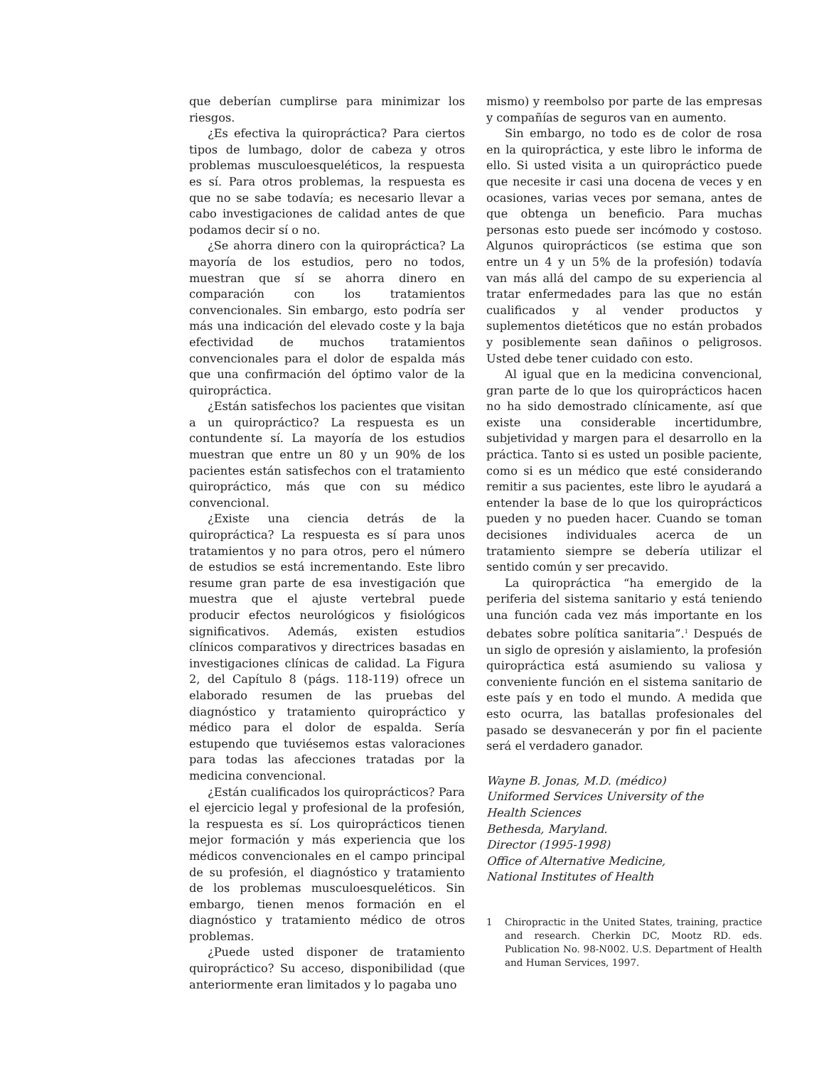que deberían cumplirse para minimizar los riesgos.
¿Es efectiva la quiropráctica? Para ciertos tipos de lumbago, dolor de cabeza y otros problemas musculoesqueléticos, la respuesta es sí. Para otros problemas, la respuesta es que no se sabe todavía; es necesario llevar a cabo investigaciones de calidad antes de que podamos decir sí o no.
¿Se ahorra dinero con la quiropráctica? La mayoría de los estudios, pero no todos, muestran que sí se ahorra dinero en comparación con los tratamientos convencionales. Sin embargo, esto podría ser más una indicación del elevado coste y la baja efectividad de muchos tratamientos convencionales para el dolor de espalda más que una confirmación del óptimo valor de la quiropráctica.
¿Están satisfechos los pacientes que visitan a un quiropráctico? La respuesta es un contundente sí. La mayoría de los estudios muestran que entre un 80 y un 90% de los pacientes están satisfechos con el tratamiento quiropráctico, más que con su médico convencional.
¿Existe una ciencia detrás de la quiropráctica? La respuesta es sí para unos tratamientos y no para otros, pero el número de estudios se está incrementando. Este libro resume gran parte de esa investigación que muestra que el ajuste vertebral puede producir efectos neurológicos y fisiológicos significativos. Además, existen estudios clínicos comparativos y directrices basadas en investigaciones clínicas de calidad. La Figura 2, del Capítulo 8 (págs. 118-119) ofrece un elaborado resumen de las pruebas del diagnóstico y tratamiento quiropráctico y médico para el dolor de espalda. Sería estupendo que tuviésemos estas valoraciones para todas las afecciones tratadas por la medicina convencional.
¿Están cualificados los quiroprácticos? Para el ejercicio legal y profesional de la profesión, la respuesta es sí. Los quiroprácticos tienen mejor formación y más experiencia que los médicos convencionales en el campo principal de su profesión, el diagnóstico y tratamiento de los problemas musculoesqueléticos. Sin embargo, tienen menos formación en el diagnóstico y tratamiento médico de otros problemas.
¿Puede usted disponer de tratamiento quiropráctico? Su acceso, disponibilidad (que anteriormente eran limitados y lo pagaba uno
mismo) y reembolso por parte de las empresas y compañías de seguros van en aumento.
Sin embargo, no todo es de color de rosa en la quiropráctica, y este libro le informa de ello. Si usted visita a un quiropráctico puede que necesite ir casi una docena de veces y en ocasiones, varias veces por semana, antes de que obtenga un beneficio. Para muchas personas esto puede ser incómodo y costoso. Algunos quiroprácticos (se estima que son entre un 4 y un 5% de la profesión) todavía van más allá del campo de su experiencia al tratar enfermedades para las que no están cualificados y al vender productos y suplementos dietéticos que no están probados y posiblemente sean dañinos o peligrosos. Usted debe tener cuidado con esto.
Al igual que en la medicina convencional, gran parte de lo que los quiroprácticos hacen no ha sido demostrado clínicamente, así que existe una considerable incertidumbre, subjetividad y margen para el desarrollo en la práctica. Tanto si es usted un posible paciente, como si es un médico que esté considerando remitir a sus pacientes, este libro le ayudará a entender la base de lo que los quiroprácticos pueden y no pueden hacer. Cuando se toman decisiones individuales acerca de un tratamiento siempre se debería utilizar el sentido común y ser precavido.
La quiropráctica “ha emergido de la periferia del sistema sanitario y está teniendo una función cada vez más importante en los debates sobre política sanitaria”.<sup>1</sup> Después de un siglo de opresión y aislamiento, la profesión quiropráctica está asumiendo su valiosa y conveniente función en el sistema sanitario de este país y en todo el mundo. A medida que esto ocurra, las batallas profesionales del pasado se desvanecerán y por fin el paciente será el verdadero ganador.
Wayne B. Jonas, M.D. (médico)
Uniformed Services University of the
Health Sciences
Bethesda, Maryland.
Director (1995-1998)
Office of Alternative Medicine,
National Institutes of Health
1 Chiropractic in the United States, training, practice and research. Cherkin DC, Mootz RD. eds. Publication No. 98-N002. U.S. Department of Health and Human Services, 1997.